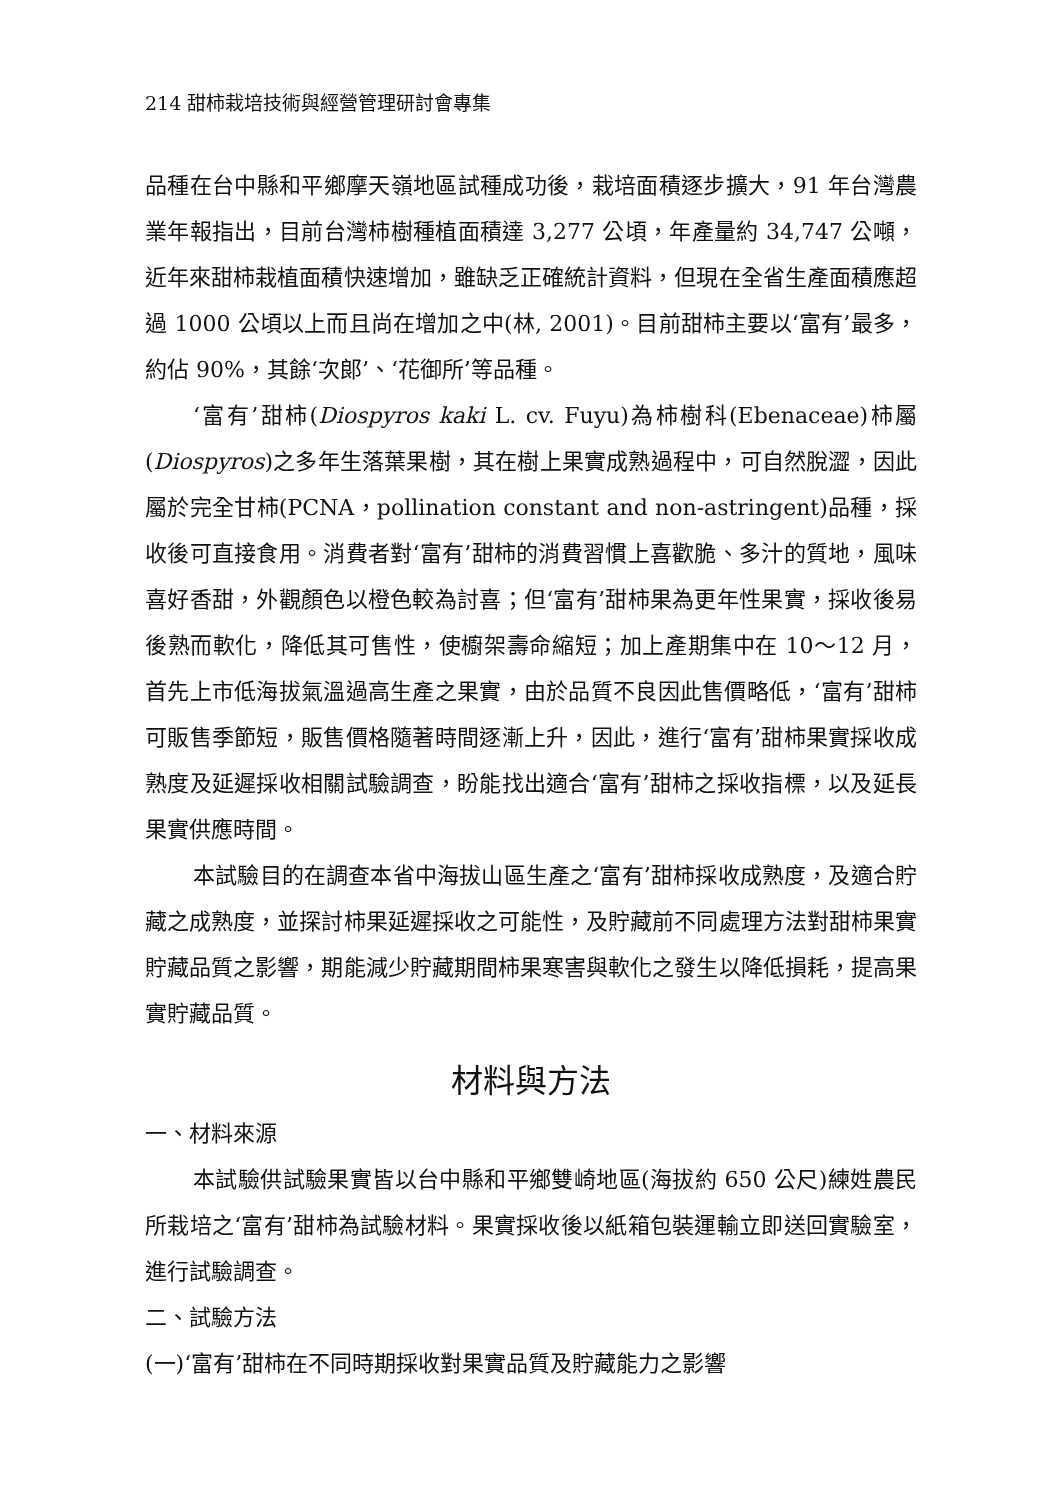214 甜柿栽培技術與經營管理研討會專集
品種在台中縣和平鄉摩天嶺地區試種成功後，栽培面積逐步擴大，91 年台灣農業年報指出，目前台灣柿樹種植面積達 3,277 公頃，年產量約 34,747 公噸，近年來甜柿栽植面積快速增加，雖缺乏正確統計資料，但現在全省生產面積應超過 1000 公頃以上而且尚在增加之中(林, 2001)。目前甜柿主要以‘富有’最多，約佔 90%，其餘‘次郎’、‘花御所’等品種。
‘富有’甜柿(Diospyros kaki L. cv. Fuyu)為柿樹科(Ebenaceae)柿屬(Diospyros)之多年生落葉果樹，其在樹上果實成熟過程中，可自然脫澀，因此屬於完全甘柿(PCNA，pollination constant and non-astringent)品種，採收後可直接食用。消費者對‘富有’甜柿的消費習慣上喜歡脆、多汁的質地，風味喜好香甜，外觀顏色以橙色較為討喜；但‘富有’甜柿果為更年性果實，採收後易後熟而軟化，降低其可售性，使櫥架壽命縮短；加上產期集中在 10～12 月，首先上市低海拔氣溫過高生產之果實，由於品質不良因此售價略低，‘富有’甜柿可販售季節短，販售價格隨著時間逐漸上升，因此，進行‘富有’甜柿果實採收成熟度及延遲採收相關試驗調查，盼能找出適合‘富有’甜柿之採收指標，以及延長果實供應時間。
本試驗目的在調查本省中海拔山區生產之‘富有’甜柿採收成熟度，及適合貯藏之成熟度，並探討柿果延遲採收之可能性，及貯藏前不同處理方法對甜柿果實貯藏品質之影響，期能減少貯藏期間柿果寒害與軟化之發生以降低損耗，提高果實貯藏品質。
材料與方法
一、材料來源
本試驗供試驗果實皆以台中縣和平鄉雙崎地區(海拔約 650 公尺)練姓農民所栽培之‘富有’甜柿為試驗材料。果實採收後以紙箱包裝運輸立即送回實驗室，進行試驗調查。
二、試驗方法
(一)‘富有’甜柿在不同時期採收對果實品質及貯藏能力之影響